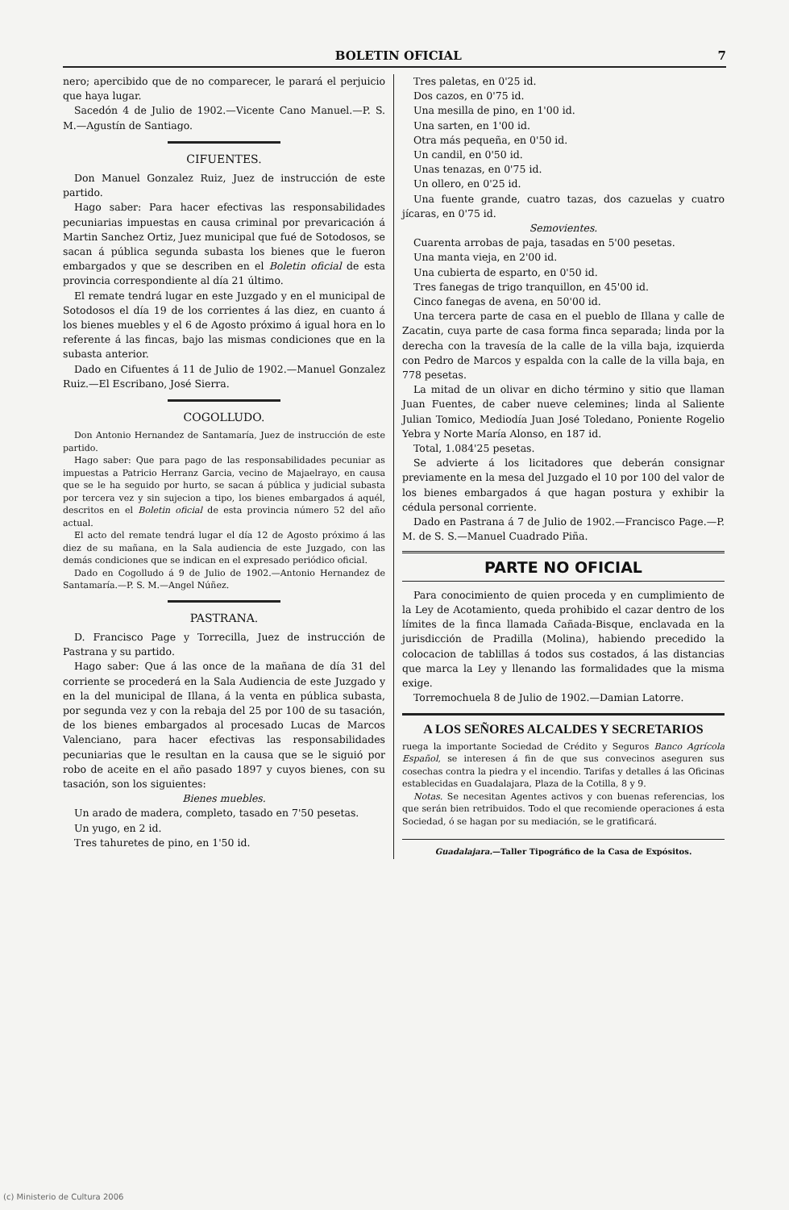BOLETIN OFICIAL 7
nero; apercibido que de no comparecer, le parará el perjuicio que haya lugar.
Sacedón 4 de Julio de 1902.—Vicente Cano Manuel.—P. S. M.—Agustín de Santiago.
CIFUENTES.
Don Manuel Gonzalez Ruiz, Juez de instrucción de este partido.
Hago saber: Para hacer efectivas las responsabilidades pecuniarias impuestas en causa criminal por prevaricación á Martin Sanchez Ortiz, Juez municipal que fué de Sotodosos, se sacan á pública segunda subasta los bienes que le fueron embargados y que se describen en el Boletin oficial de esta provincia correspondiente al día 21 último.
El remate tendrá lugar en este Juzgado y en el municipal de Sotodosos el día 19 de los corrientes á las diez, en cuanto á los bienes muebles y el 6 de Agosto próximo á igual hora en lo referente á las fincas, bajo las mismas condiciones que en la subasta anterior.
Dado en Cifuentes á 11 de Julio de 1902.—Manuel Gonzalez Ruiz.—El Escribano, José Sierra.
COGOLLUDO.
Don Antonio Hernandez de Santamaría, Juez de instrucción de este partido.
Hago saber: Que para pago de las responsabilidades pecuniar as impuestas a Patricio Herranz Garcia, vecino de Majaelrayo, en causa que se le ha seguido por hurto, se sacan á pública y judicial subasta por tercera vez y sin sujecion a tipo, los bienes embargados á aquél, descritos en el Boletin oficial de esta provincia número 52 del año actual.
El acto del remate tendrá lugar el día 12 de Agosto próximo á las diez de su mañana, en la Sala audiencia de este Juzgado, con las demás condiciones que se indican en el expresado periódico oficial.
Dado en Cogolludo á 9 de Julio de 1902.—Antonio Hernandez de Santamaría.—P. S. M.—Angel Núñez.
PASTRANA.
D. Francisco Page y Torrecilla, Juez de instrucción de Pastrana y su partido.
Hago saber: Que á las once de la mañana de día 31 del corriente se procederá en la Sala Audiencia de este Juzgado y en la del municipal de Illana, á la venta en pública subasta, por segunda vez y con la rebaja del 25 por 100 de su tasación, de los bienes embargados al procesado Lucas de Marcos Valenciano, para hacer efectivas las responsabilidades pecuniarias que le resultan en la causa que se le siguió por robo de aceite en el año pasado 1897 y cuyos bienes, con su tasación, son los siguientes:
Bienes muebles.
Un arado de madera, completo, tasado en 7'50 pesetas.
Un yugo, en 2 id.
Tres tahuretes de pino, en 1'50 id.
Tres paletas, en 0'25 id.
Dos cazos, en 0'75 id.
Una mesilla de pino, en 1'00 id.
Una sarten, en 1'00 id.
Otra más pequeña, en 0'50 id.
Un candil, en 0'50 id.
Unas tenazas, en 0'75 id.
Un ollero, en 0'25 id.
Una fuente grande, cuatro tazas, dos cazuelas y cuatro jícaras, en 0'75 id.
Semovientes.
Cuarenta arrobas de paja, tasadas en 5'00 pesetas.
Una manta vieja, en 2'00 id.
Una cubierta de esparto, en 0'50 id.
Tres fanegas de trigo tranquillon, en 45'00 id.
Cinco fanegas de avena, en 50'00 id.
Una tercera parte de casa en el pueblo de Illana y calle de Zacatin, cuya parte de casa forma finca separada; linda por la derecha con la travesía de la calle de la villa baja, izquierda con Pedro de Marcos y espalda con la calle de la villa baja, en 778 pesetas.
La mitad de un olivar en dicho término y sitio que llaman Juan Fuentes, de caber nueve celemines; linda al Saliente Julian Tomico, Mediodía Juan José Toledano, Poniente Rogelio Yebra y Norte María Alonso, en 187 id.
Total, 1.084'25 pesetas.
Se advierte á los licitadores que deberán consignar previamente en la mesa del Juzgado el 10 por 100 del valor de los bienes embargados á que hagan postura y exhibir la cédula personal corriente.
Dado en Pastrana á 7 de Julio de 1902.—Francisco Page.—P. M. de S. S.—Manuel Cuadrado Piña.
PARTE NO OFICIAL
Para conocimiento de quien proceda y en cumplimiento de la Ley de Acotamiento, queda prohibido el cazar dentro de los límites de la finca llamada Cañada-Bisque, enclavada en la jurisdicción de Pradilla (Molina), habiendo precedido la colocacion de tablillas á todos sus costados, á las distancias que marca la Ley y llenando las formalidades que la misma exige.
Torremochuela 8 de Julio de 1902.—Damian Latorre.
A LOS SEÑORES ALCALDES Y SECRETARIOS
ruega la importante Sociedad de Crédito y Seguros Banco Agrícola Español, se interesen á fin de que sus convecinos aseguren sus cosechas contra la piedra y el incendio. Tarifas y detalles á las Oficinas establecidas en Guadalajara, Plaza de la Cotilla, 8 y 9.
Notas. Se necesitan Agentes activos y con buenas referencias, los que serán bien retribuidos. Todo el que recomiende operaciones á esta Sociedad, ó se hagan por su mediación, se le gratificará.
Guadalajara.—Taller Tipográfico de la Casa de Expósitos.
(c) Ministerio de Cultura 2006